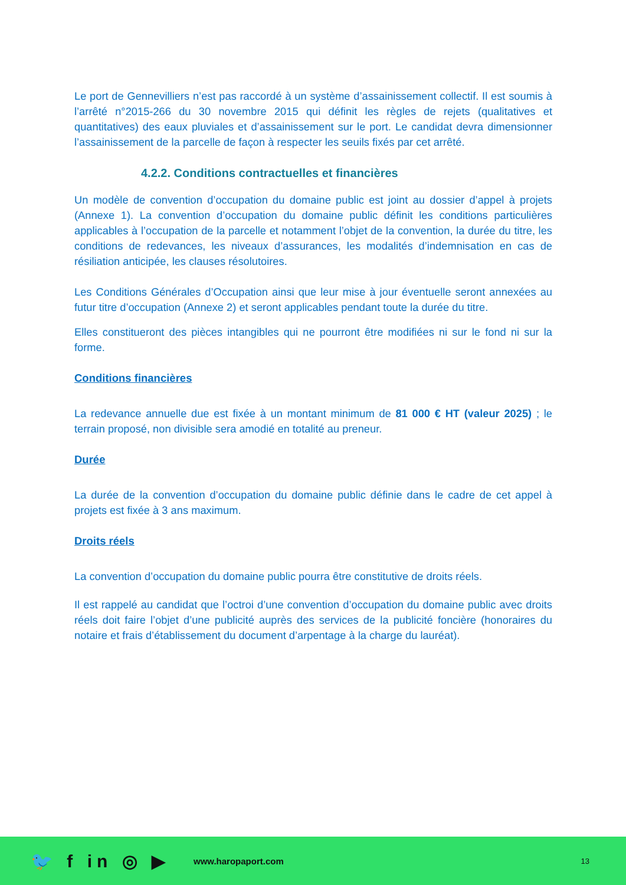Le port de Gennevilliers n’est pas raccordé à un système d’assainissement collectif. Il est soumis à l’arrêté n°2015-266 du 30 novembre 2015 qui définit les règles de rejets (qualitatives et quantitatives) des eaux pluviales et d’assainissement sur le port. Le candidat devra dimensionner l’assainissement de la parcelle de façon à respecter les seuils fixés par cet arrêté.
4.2.2. Conditions contractuelles et financières
Un modèle de convention d’occupation du domaine public est joint au dossier d’appel à projets (Annexe 1). La convention d’occupation du domaine public définit les conditions particulières applicables à l’occupation de la parcelle et notamment l’objet de la convention, la durée du titre, les conditions de redevances, les niveaux d’assurances, les modalités d’indemnisation en cas de résiliation anticipée, les clauses résolutoires.
Les Conditions Générales d’Occupation ainsi que leur mise à jour éventuelle seront annexées au futur titre d’occupation (Annexe 2) et seront applicables pendant toute la durée du titre.
Elles constitueront des pièces intangibles qui ne pourront être modifiées ni sur le fond ni sur la forme.
Conditions financières
La redevance annuelle due est fixée à un montant minimum de 81 000 € HT (valeur 2025) ; le terrain proposé, non divisible sera amodié en totalité au preneur.
Durée
La durée de la convention d’occupation du domaine public définie dans le cadre de cet appel à projets est fixée à 3 ans maximum.
Droits réels
La convention d’occupation du domaine public pourra être constitutive de droits réels.
Il est rappelé au candidat que l’octroi d’une convention d’occupation du domaine public avec droits réels doit faire l’objet d’une publicité auprès des services de la publicité foncière (honoraires du notaire et frais d’établissement du document d’arpentage à la charge du lauréat).
🐦 f in ◎ ▶ www.haropaport.com 13